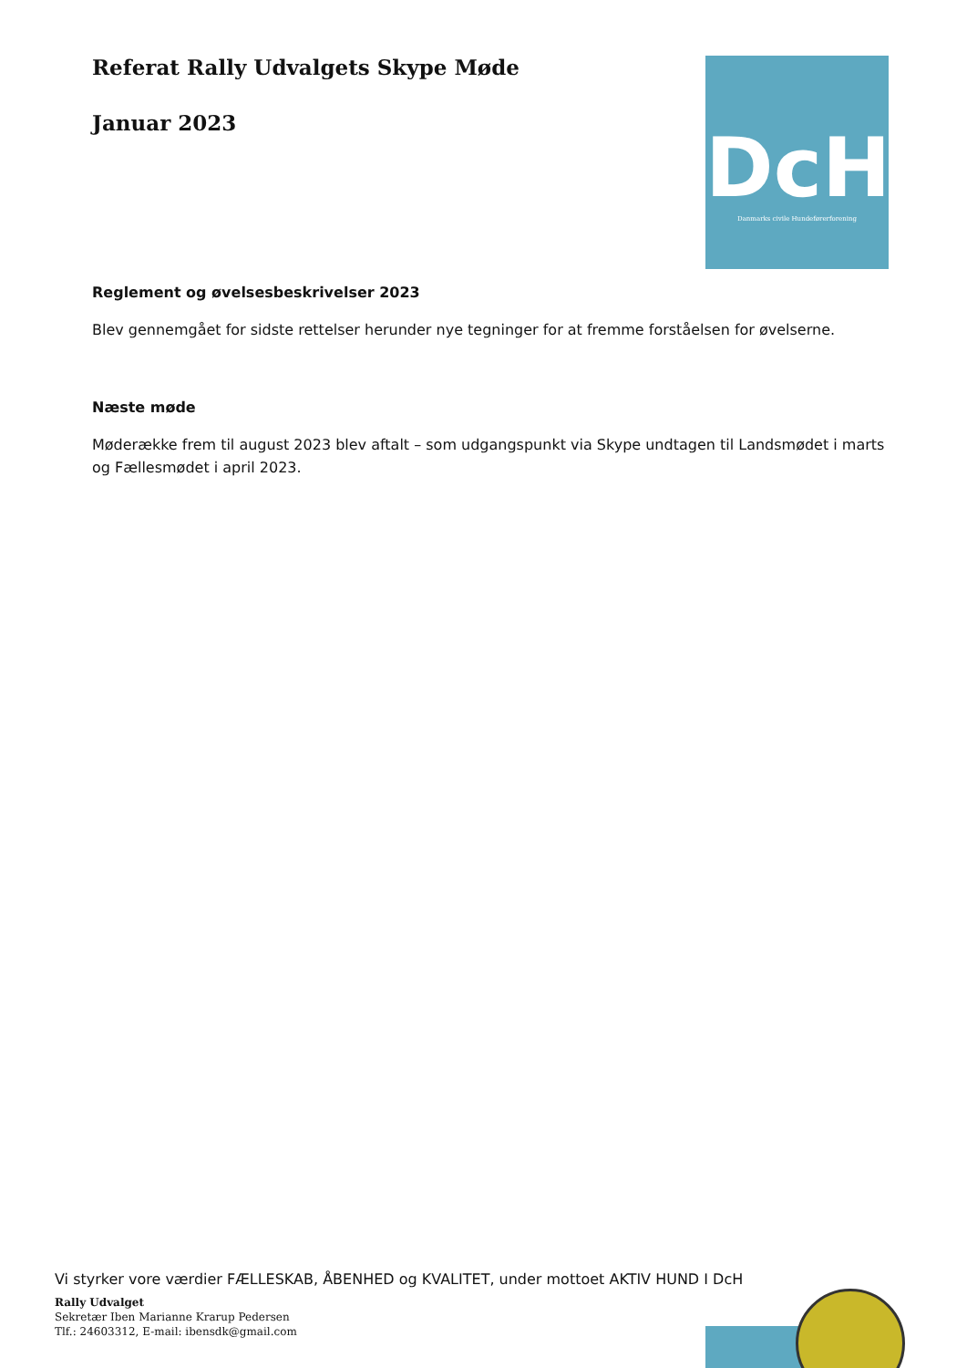Referat Rally Udvalgets Skype Møde
Januar 2023
DcH
Danmarks civile Hundeførerforening
Reglement og øvelsesbeskrivelser 2023
Blev gennemgået for sidste rettelser herunder nye tegninger for at fremme forståelsen for øvelserne.
Næste møde
Møderække frem til august 2023 blev aftalt – som udgangspunkt via Skype undtagen til Landsmødet i marts og Fællesmødet i april 2023.
Vi styrker vore værdier FÆLLESKAB, ÅBENHED og KVALITET, under mottoet AKTIV HUND I DcH
Rally Udvalget
Sekretær Iben Marianne Krarup Pedersen
Tlf.: 24603312, E-mail: ibensdk@gmail.com